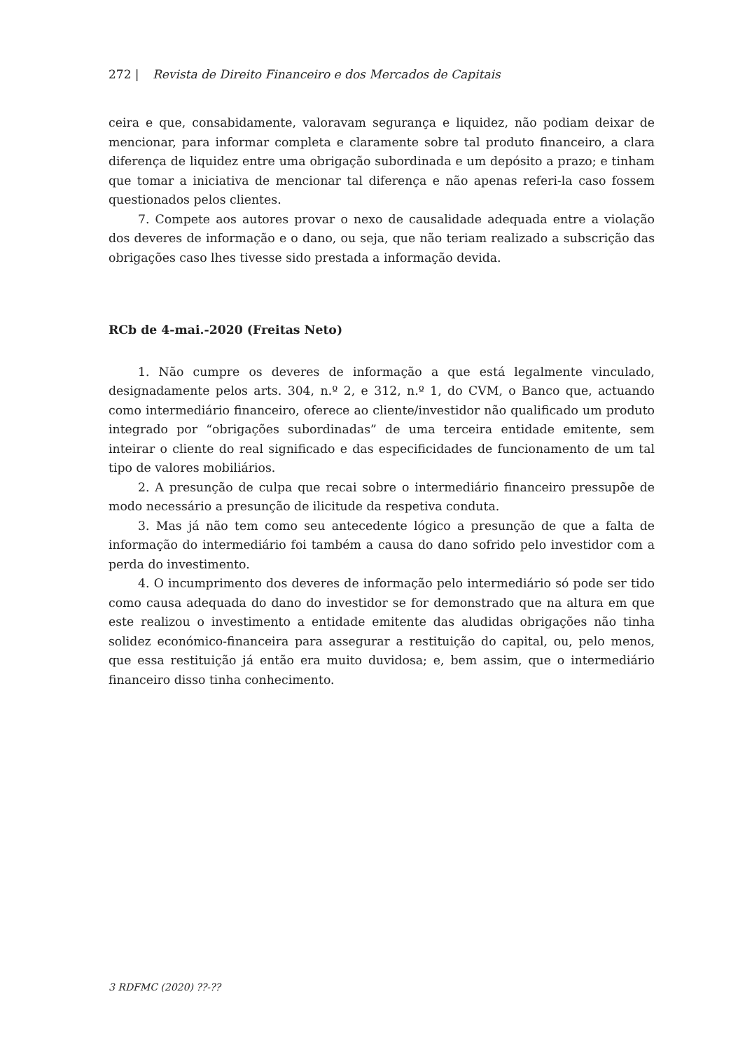272 | Revista de Direito Financeiro e dos Mercados de Capitais
ceira e que, consabidamente, valoravam segurança e liquidez, não podiam deixar de mencionar, para informar completa e claramente sobre tal produto financeiro, a clara diferença de liquidez entre uma obrigação subordinada e um depósito a prazo; e tinham que tomar a iniciativa de mencionar tal diferença e não apenas referi-la caso fossem questionados pelos clientes.
7. Compete aos autores provar o nexo de causalidade adequada entre a violação dos deveres de informação e o dano, ou seja, que não teriam realizado a subscrição das obrigações caso lhes tivesse sido prestada a informação devida.
RCb de 4-mai.-2020 (Freitas Neto)
1. Não cumpre os deveres de informação a que está legalmente vinculado, designadamente pelos arts. 304, n.º 2, e 312, n.º 1, do CVM, o Banco que, actuando como intermediário financeiro, oferece ao cliente/investidor não qualificado um produto integrado por “obrigações subordinadas” de uma terceira entidade emitente, sem inteirar o cliente do real significado e das especificidades de funcionamento de um tal tipo de valores mobiliários.
2. A presunção de culpa que recai sobre o intermediário financeiro pressupõe de modo necessário a presunção de ilicitude da respetiva conduta.
3. Mas já não tem como seu antecedente lógico a presunção de que a falta de informação do intermediário foi também a causa do dano sofrido pelo investidor com a perda do investimento.
4. O incumprimento dos deveres de informação pelo intermediário só pode ser tido como causa adequada do dano do investidor se for demonstrado que na altura em que este realizou o investimento a entidade emitente das aludidas obrigações não tinha solidez económico-financeira para assegurar a restituição do capital, ou, pelo menos, que essa restituição já então era muito duvidosa; e, bem assim, que o intermediário financeiro disso tinha conhecimento.
3 RDFMC (2020) ??-??